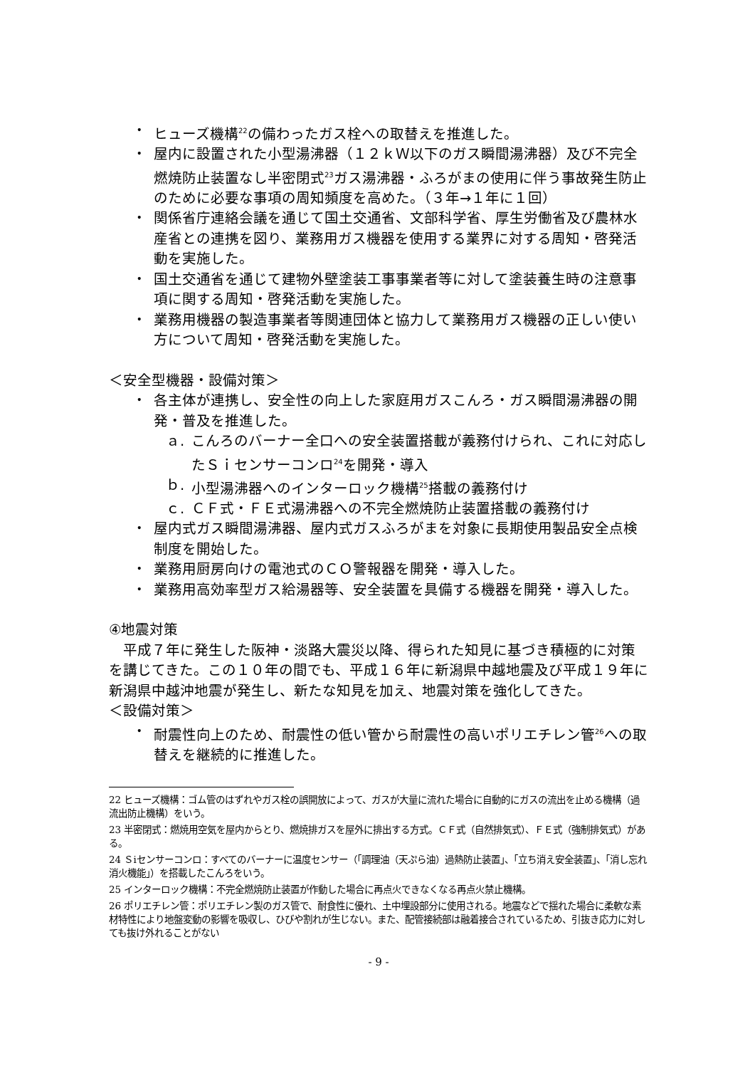・ ヒューズ機構<sup>22</sup>の備わったガス栓への取替えを推進した。
・ 屋内に設置された小型湯沸器（１２ｋＷ以下のガス瞬間湯沸器）及び不完全燃焼防止装置なし半密閉式<sup>23</sup>ガス湯沸器・ふろがまの使用に伴う事故発生防止のために必要な事項の周知頻度を高めた。（３年→１年に１回）
・ 関係省庁連絡会議を通じて国土交通省、文部科学省、厚生労働省及び農林水産省との連携を図り、業務用ガス機器を使用する業界に対する周知・啓発活動を実施した。
・ 国土交通省を通じて建物外壁塗装工事事業者等に対して塗装養生時の注意事項に関する周知・啓発活動を実施した。
・ 業務用機器の製造事業者等関連団体と協力して業務用ガス機器の正しい使い方について周知・啓発活動を実施した。
＜安全型機器・設備対策＞
・ 各主体が連携し、安全性の向上した家庭用ガスこんろ・ガス瞬間湯沸器の開発・普及を推進した。
ａ. こんろのバーナー全口への安全装置搭載が義務付けられ、これに対応したＳｉセンサーコンロ<sup>24</sup>を開発・導入
ｂ. 小型湯沸器へのインターロック機構<sup>25</sup>搭載の義務付け
ｃ. ＣＦ式・ＦＥ式湯沸器への不完全燃焼防止装置搭載の義務付け
・ 屋内式ガス瞬間湯沸器、屋内式ガスふろがまを対象に長期使用製品安全点検制度を開始した。
・ 業務用厨房向けの電池式のＣＯ警報器を開発・導入した。
・ 業務用高効率型ガス給湯器等、安全装置を具備する機器を開発・導入した。
④地震対策
　平成７年に発生した阪神・淡路大震災以降、得られた知見に基づき積極的に対策を講じてきた。この１０年の間でも、平成１６年に新潟県中越地震及び平成１９年に新潟県中越沖地震が発生し、新たな知見を加え、地震対策を強化してきた。
＜設備対策＞
・ 耐震性向上のため、耐震性の低い管から耐震性の高いポリエチレン管<sup>26</sup>への取替えを継続的に推進した。
22 ヒューズ機構：ゴム管のはずれやガス栓の誤開放によって、ガスが大量に流れた場合に自動的にガスの流出を止める機構（過流出防止機構）をいう。
23 半密閉式：燃焼用空気を屋内からとり、燃焼排ガスを屋外に排出する方式。ＣＦ式（自然排気式）、ＦＥ式（強制排気式）がある。
24 Ｓiセンサーコンロ：すべてのバーナーに温度センサー（「調理油（天ぷら油）過熱防止装置」、「立ち消え安全装置」、「消し忘れ消火機能」）を搭載したこんろをいう。
25 インターロック機構：不完全燃焼防止装置が作動した場合に再点火できなくなる再点火禁止機構。
26 ポリエチレン管：ポリエチレン製のガス管で、耐食性に優れ、土中埋設部分に使用される。地震などで揺れた場合に柔軟な素材特性により地盤変動の影響を吸収し、ひびや割れが生じない。また、配管接続部は融着接合されているため、引抜き応力に対しても抜け外れることがない
- 9 -